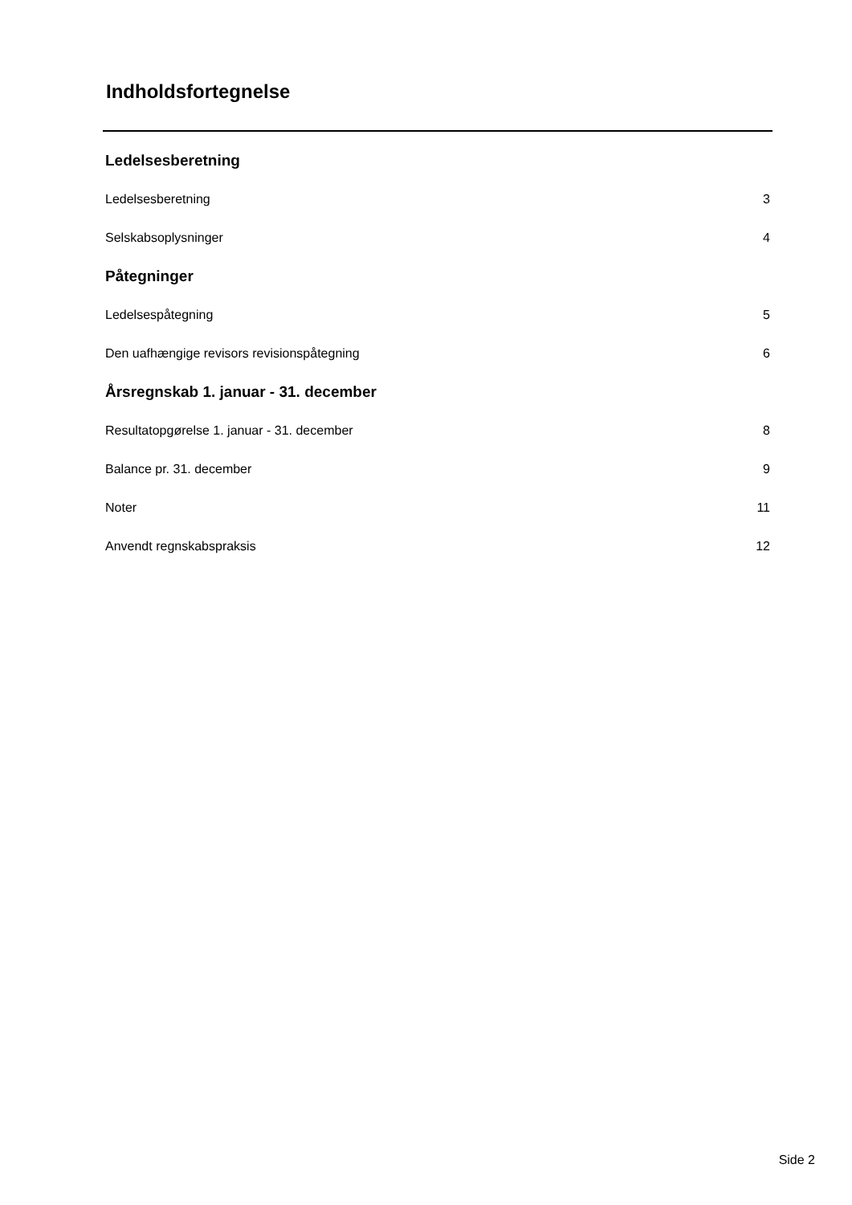Indholdsfortegnelse
Ledelsesberetning
Ledelsesberetning 3
Selskabsoplysninger 4
Påtegninger
Ledelsespåtegning 5
Den uafhængige revisors revisionspåtegning 6
Årsregnskab 1. januar - 31. december
Resultatopgørelse 1. januar - 31. december 8
Balance pr. 31. december 9
Noter 11
Anvendt regnskabspraksis 12
Side 2